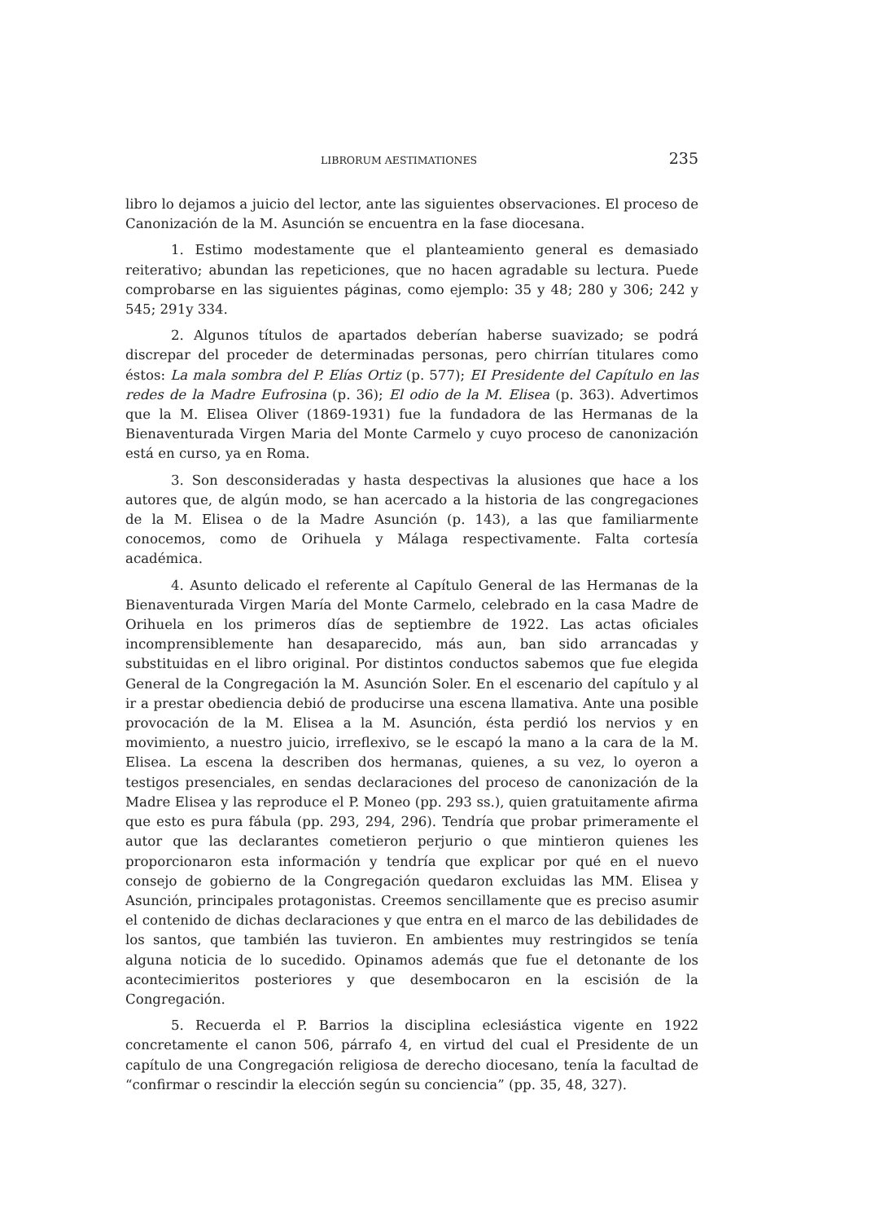LIBRORUM AESTIMATIONES 235
libro lo dejamos a juicio del lector, ante las siguientes observaciones. El proceso de Canonización de la M. Asunción se encuentra en la fase diocesana.
1. Estimo modestamente que el planteamiento general es demasiado reiterativo; abundan las repeticiones, que no hacen agradable su lectura. Puede comprobarse en las siguientes páginas, como ejemplo: 35 y 48; 280 y 306; 242 y 545; 291y 334.
2. Algunos títulos de apartados deberían haberse suavizado; se podrá discrepar del proceder de determinadas personas, pero chirrían titulares como éstos: La mala sombra del P. Elías Ortiz (p. 577); EI Presidente del Capítulo en las redes de la Madre Eufrosina (p. 36); El odio de la M. Elisea (p. 363). Advertimos que la M. Elisea Oliver (1869-1931) fue la fundadora de las Hermanas de la Bienaventurada Virgen Maria del Monte Carmelo y cuyo proceso de canonización está en curso, ya en Roma.
3. Son desconsideradas y hasta despectivas la alusiones que hace a los autores que, de algún modo, se han acercado a la historia de las congregaciones de la M. Elisea o de la Madre Asunción (p. 143), a las que familiarmente conocemos, como de Orihuela y Málaga respectivamente. Falta cortesía académica.
4. Asunto delicado el referente al Capítulo General de las Hermanas de la Bienaventurada Virgen María del Monte Carmelo, celebrado en la casa Madre de Orihuela en los primeros días de septiembre de 1922. Las actas oficiales incomprensiblemente han desaparecido, más aun, ban sido arrancadas y substituidas en el libro original. Por distintos conductos sabemos que fue elegida General de la Congregación la M. Asunción Soler. En el escenario del capítulo y al ir a prestar obediencia debió de producirse una escena llamativa. Ante una posible provocación de la M. Elisea a la M. Asunción, ésta perdió los nervios y en movimiento, a nuestro juicio, irreflexivo, se le escapó la mano a la cara de la M. Elisea. La escena la describen dos hermanas, quienes, a su vez, lo oyeron a testigos presenciales, en sendas declaraciones del proceso de canonización de la Madre Elisea y las reproduce el P. Moneo (pp. 293 ss.), quien gratuitamente afirma que esto es pura fábula (pp. 293, 294, 296). Tendría que probar primeramente el autor que las declarantes cometieron perjurio o que mintieron quienes les proporcionaron esta información y tendría que explicar por qué en el nuevo consejo de gobierno de la Congregación quedaron excluidas las MM. Elisea y Asunción, principales protagonistas. Creemos sencillamente que es preciso asumir el contenido de dichas declaraciones y que entra en el marco de las debilidades de los santos, que también las tuvieron. En ambientes muy restringidos se tenía alguna noticia de lo sucedido. Opinamos además que fue el detonante de los acontecimieritos posteriores y que desembocaron en la escisión de la Congregación.
5. Recuerda el P. Barrios la disciplina eclesiástica vigente en 1922 concretamente el canon 506, párrafo 4, en virtud del cual el Presidente de un capítulo de una Congregación religiosa de derecho diocesano, tenía la facultad de “confirmar o rescindir la elección según su conciencia” (pp. 35, 48, 327).